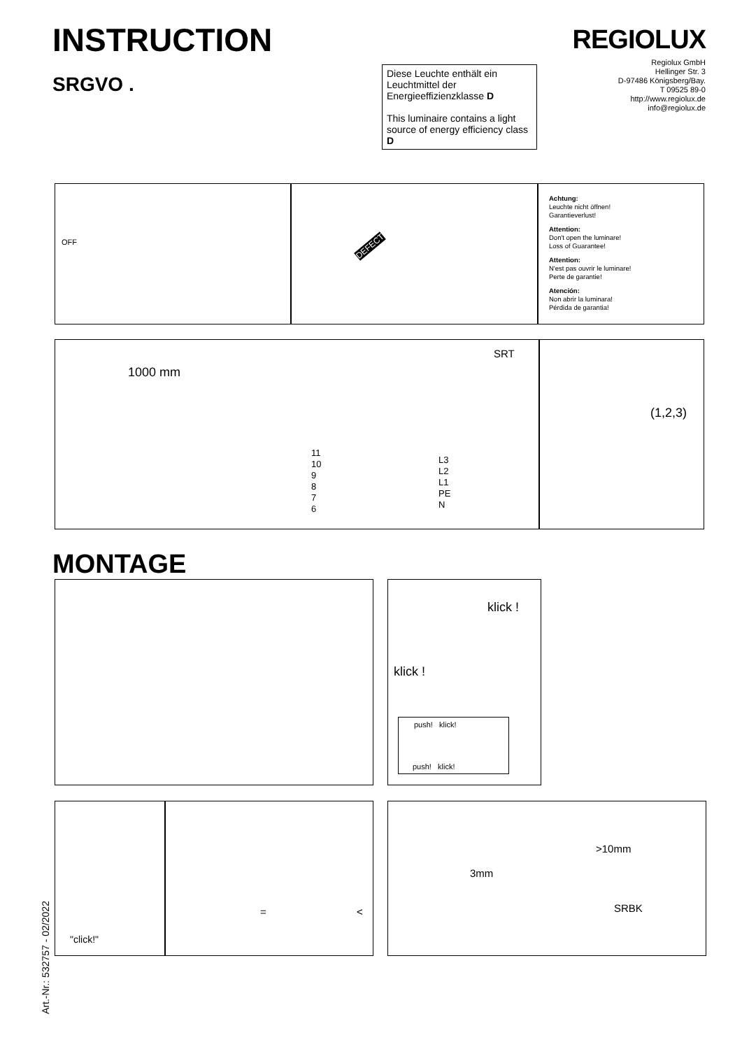INSTRUCTION
SRGVO .
REGIOLUX
Regiolux GmbH
Hellinger Str. 3
D-97486 Königsberg/Bay.
T 09525 89-0
http://www.regiolux.de
info@regiolux.de
Diese Leuchte enthält ein Leuchtmittel der Energieeffizienzklasse D
This luminaire contains a light source of energy efficiency class D
OFF DEFECT
Achtung:
Leuchte nicht öffnen!
Garantieverlust!
Attention:
Don't open the luminare!
Loss of Guarantee!
Attention:
N'est pas ouvrir le luminare!
Perte de garantie!
Atención:
Non abrir la luminara!
Pérdida de garantia!
1000 mm
SRT
11
10
9
8
7
6
L3
L2
L1
PE
N
(1,2,3)
MONTAGE
klick !
klick !
push! klick!
push! klick!
"click!"
= <
Art.-Nr.: 532757 - 02/2022
>10mm
3mm
SRBK